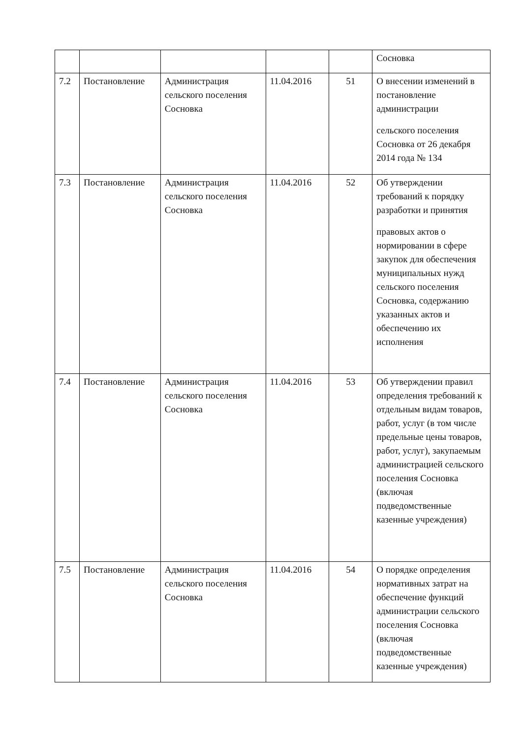| | | | | | Сосновка |
| 7.2 | Постановление | Администрация сельского поселения Сосновка | 11.04.2016 | 51 | О внесении изменений в постановление администрации сельского поселения Сосновка от 26 декабря 2014 года № 134 |
| 7.3 | Постановление | Администрация сельского поселения Сосновка | 11.04.2016 | 52 | Об утверждении требований к порядку разработки и принятия правовых актов о нормировании в сфере закупок для обеспечения муниципальных нужд сельского поселения Сосновка, содержанию указанных актов и обеспечению их исполнения |
| 7.4 | Постановление | Администрация сельского поселения Сосновка | 11.04.2016 | 53 | Об утверждении правил определения требований к отдельным видам товаров, работ, услуг (в том числе предельные цены товаров, работ, услуг), закупаемым администрацией сельского поселения Сосновка (включая подведомственные казенные учреждения) |
| 7.5 | Постановление | Администрация сельского поселения Сосновка | 11.04.2016 | 54 | О порядке определения нормативных затрат на обеспечение функций администрации сельского поселения Сосновка (включая подведомственные казенные учреждения) |